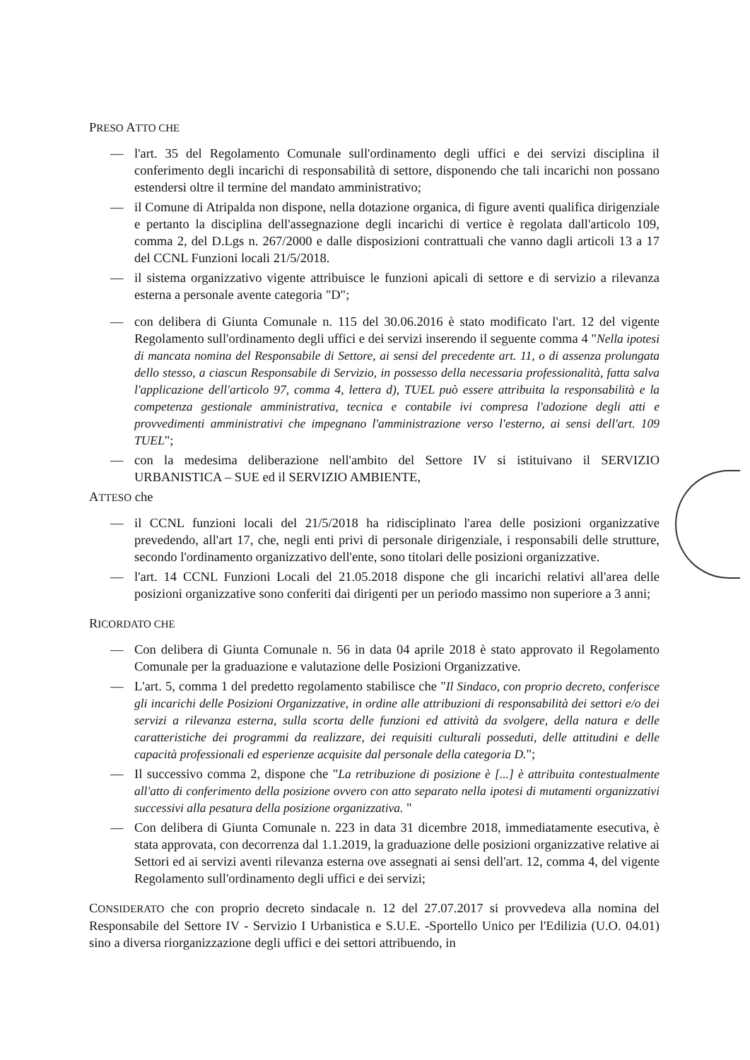PRESO ATTO CHE
— l'art. 35 del Regolamento Comunale sull'ordinamento degli uffici e dei servizi disciplina il conferimento degli incarichi di responsabilità di settore, disponendo che tali incarichi non possano estendersi oltre il termine del mandato amministrativo;
— il Comune di Atripalda non dispone, nella dotazione organica, di figure aventi qualifica dirigenziale e pertanto la disciplina dell'assegnazione degli incarichi di vertice è regolata dall'articolo 109, comma 2, del D.Lgs n. 267/2000 e dalle disposizioni contrattuali che vanno dagli articoli 13 a 17 del CCNL Funzioni locali 21/5/2018.
— il sistema organizzativo vigente attribuisce le funzioni apicali di settore e di servizio a rilevanza esterna a personale avente categoria "D";
— con delibera di Giunta Comunale n. 115 del 30.06.2016 è stato modificato l'art. 12 del vigente Regolamento sull'ordinamento degli uffici e dei servizi inserendo il seguente comma 4 "Nella ipotesi di mancata nomina del Responsabile di Settore, ai sensi del precedente art. 11, o di assenza prolungata dello stesso, a ciascun Responsabile di Servizio, in possesso della necessaria professionalità, fatta salva l'applicazione dell'articolo 97, comma 4, lettera d), TUEL può essere attribuita la responsabilità e la competenza gestionale amministrativa, tecnica e contabile ivi compresa l'adozione degli atti e provvedimenti amministrativi che impegnano l'amministrazione verso l'esterno, ai sensi dell'art. 109 TUEL";
— con la medesima deliberazione nell'ambito del Settore IV si istituivano il SERVIZIO URBANISTICA – SUE ed il SERVIZIO AMBIENTE,
ATTESO che
— il CCNL funzioni locali del 21/5/2018 ha ridisciplinato l'area delle posizioni organizzative prevedendo, all'art 17, che, negli enti privi di personale dirigenziale, i responsabili delle strutture, secondo l'ordinamento organizzativo dell'ente, sono titolari delle posizioni organizzative.
— l'art. 14 CCNL Funzioni Locali del 21.05.2018 dispone che gli incarichi relativi all'area delle posizioni organizzative sono conferiti dai dirigenti per un periodo massimo non superiore a 3 anni;
RICORDATO CHE
— Con delibera di Giunta Comunale n. 56 in data 04 aprile 2018 è stato approvato il Regolamento Comunale per la graduazione e valutazione delle Posizioni Organizzative.
— L'art. 5, comma 1 del predetto regolamento stabilisce che "Il Sindaco, con proprio decreto, conferisce gli incarichi delle Posizioni Organizzative, in ordine alle attribuzioni di responsabilità dei settori e/o dei servizi a rilevanza esterna, sulla scorta delle funzioni ed attività da svolgere, della natura e delle caratteristiche dei programmi da realizzare, dei requisiti culturali posseduti, delle attitudini e delle capacità professionali ed esperienze acquisite dal personale della categoria D.";
— Il successivo comma 2, dispone che "La retribuzione di posizione è [...] è attribuita contestualmente all'atto di conferimento della posizione ovvero con atto separato nella ipotesi di mutamenti organizzativi successivi alla pesatura della posizione organizzativa. "
— Con delibera di Giunta Comunale n. 223 in data 31 dicembre 2018, immediatamente esecutiva, è stata approvata, con decorrenza dal 1.1.2019, la graduazione delle posizioni organizzative relative ai Settori ed ai servizi aventi rilevanza esterna ove assegnati ai sensi dell'art. 12, comma 4, del vigente Regolamento sull'ordinamento degli uffici e dei servizi;
CONSIDERATO che con proprio decreto sindacale n. 12 del 27.07.2017 si provvedeva alla nomina del Responsabile del Settore IV - Servizio I Urbanistica e S.U.E. -Sportello Unico per l'Edilizia (U.O. 04.01) sino a diversa riorganizzazione degli uffici e dei settori attribuendo, in